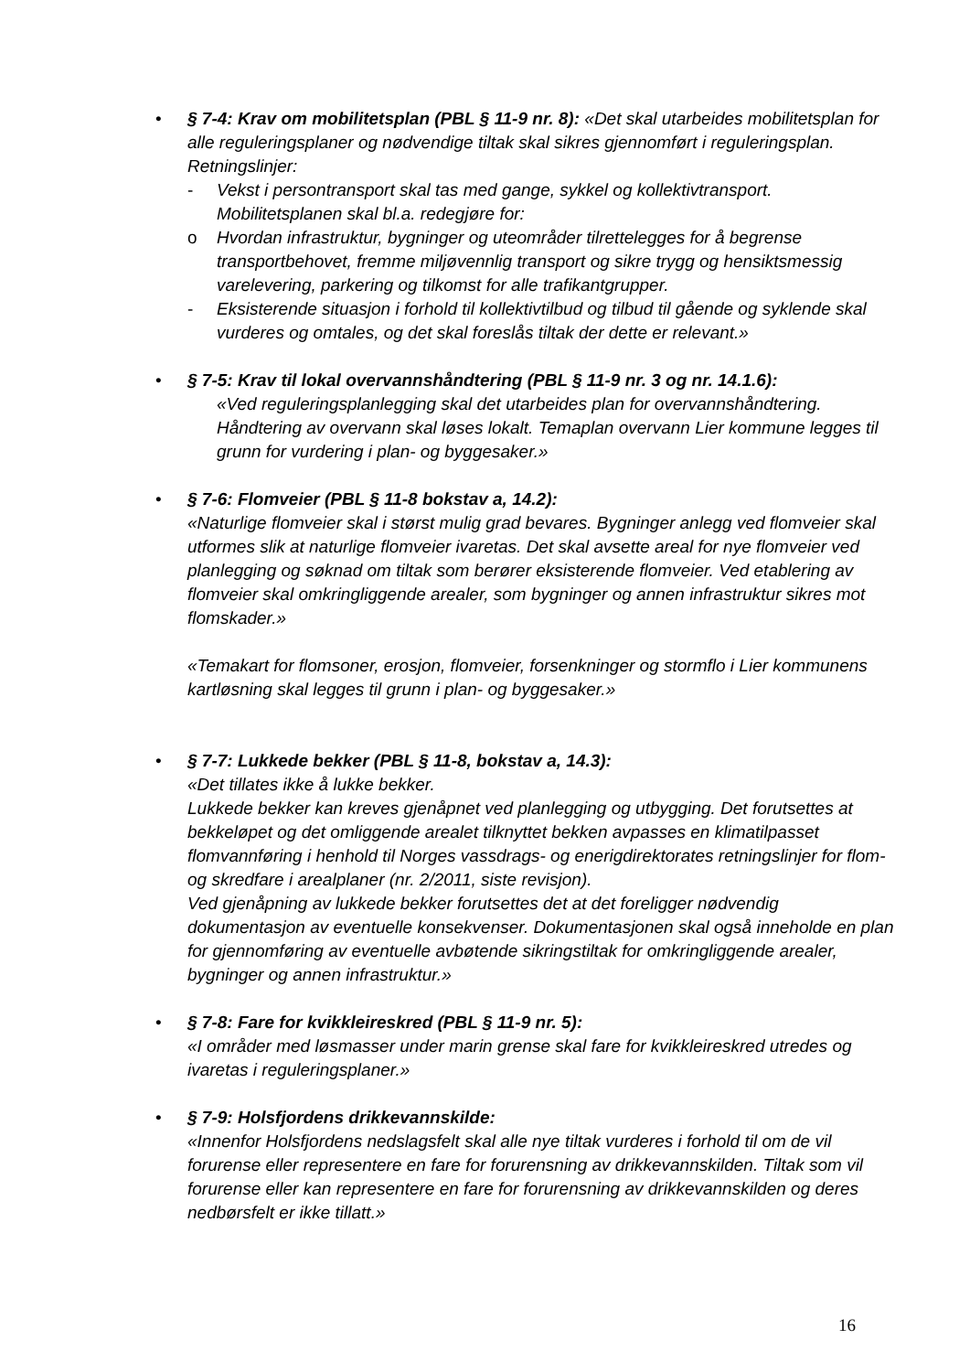• § 7-4: Krav om mobilitetsplan (PBL § 11-9 nr. 8): «Det skal utarbeides mobilitetsplan for alle reguleringsplaner og nødvendige tiltak skal sikres gjennomført i reguleringsplan. Retningslinjer:
- Vekst i persontransport skal tas med gange, sykkel og kollektivtransport. Mobilitetsplanen skal bl.a. redegjøre for:
o Hvordan infrastruktur, bygninger og uteområder tilrettelegges for å begrense transportbehovet, fremme miljøvennlig transport og sikre trygg og hensiktsmessig varelevering, parkering og tilkomst for alle trafikantgrupper.
- Eksisterende situasjon i forhold til kollektivtilbud og tilbud til gående og syklende skal vurderes og omtales, og det skal foreslås tiltak der dette er relevant.»
• § 7-5: Krav til lokal overvannshåndtering (PBL § 11-9 nr. 3 og nr. 14.1.6):
«Ved reguleringsplanlegging skal det utarbeides plan for overvannshåndtering. Håndtering av overvann skal løses lokalt. Temaplan overvann Lier kommune legges til grunn for vurdering i plan- og byggesaker.»
• § 7-6: Flomveier (PBL § 11-8 bokstav a, 14.2):
«Naturlige flomveier skal i størst mulig grad bevares. Bygninger anlegg ved flomveier skal utformes slik at naturlige flomveier ivaretas. Det skal avsette areal for nye flomveier ved planlegging og søknad om tiltak som berører eksisterende flomveier. Ved etablering av flomveier skal omkringliggende arealer, som bygninger og annen infrastruktur sikres mot flomskader.»
«Temakart for flomsoner, erosjon, flomveier, forsenkninger og stormflo i Lier kommunens kartløsning skal legges til grunn i plan- og byggesaker.»
• § 7-7: Lukkede bekker (PBL § 11-8, bokstav a, 14.3):
«Det tillates ikke å lukke bekker.
Lukkede bekker kan kreves gjenåpnet ved planlegging og utbygging. Det forutsettes at bekkeløpet og det omliggende arealet tilknyttet bekken avpasses en klimatilpasset flomvannføring i henhold til Norges vassdrags- og enerigdirektorates retningslinjer for flom- og skredfare i arealplaner (nr. 2/2011, siste revisjon).
Ved gjenåpning av lukkede bekker forutsettes det at det foreligger nødvendig dokumentasjon av eventuelle konsekvenser. Dokumentasjonen skal også inneholde en plan for gjennomføring av eventuelle avbøtende sikringstiltak for omkringliggende arealer, bygninger og annen infrastruktur.»
• § 7-8: Fare for kvikkleireskred (PBL § 11-9 nr. 5):
«I områder med løsmasser under marin grense skal fare for kvikkleireskred utredes og ivaretas i reguleringsplaner.»
• § 7-9: Holsfjordens drikkevannskilde:
«Innenfor Holsfjordens nedslagsfelt skal alle nye tiltak vurderes i forhold til om de vil forurense eller representere en fare for forurensning av drikkevannskilden. Tiltak som vil forurense eller kan representere en fare for forurensning av drikkevannskilden og deres nedbørsfelt er ikke tillatt.»
16